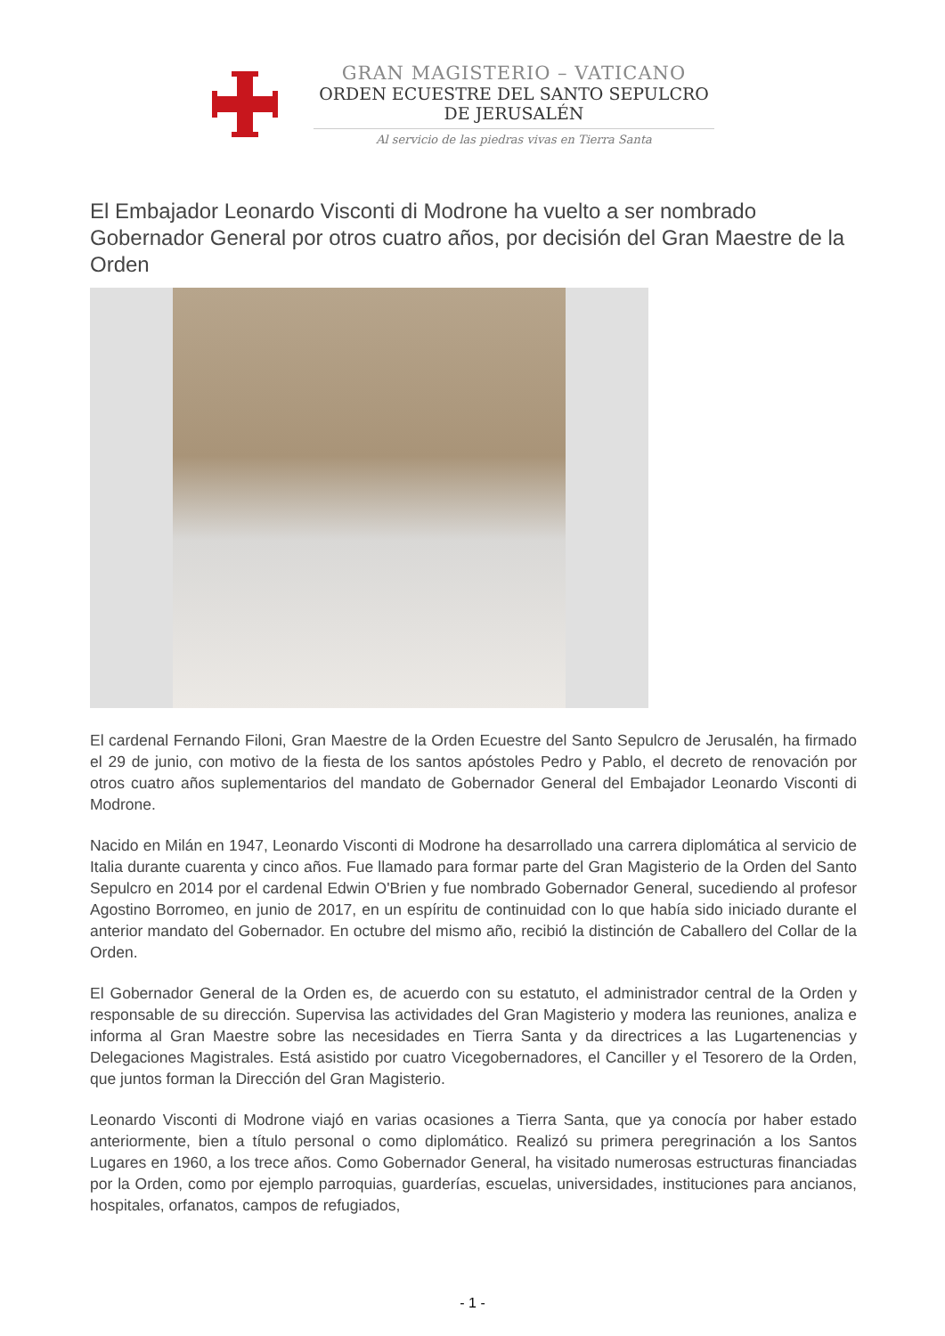GRAN MAGISTERIO – VATICANO
ORDEN ECUESTRE DEL SANTO SEPULCRO
DE JERUSALÉN
Al servicio de las piedras vivas en Tierra Santa
El Embajador Leonardo Visconti di Modrone ha vuelto a ser nombrado Gobernador General por otros cuatro años, por decisión del Gran Maestre de la Orden
El cardenal Fernando Filoni, Gran Maestre de la Orden Ecuestre del Santo Sepulcro de Jerusalén, ha firmado el 29 de junio, con motivo de la fiesta de los santos apóstoles Pedro y Pablo, el decreto de renovación por otros cuatro años suplementarios del mandato de Gobernador General del Embajador Leonardo Visconti di Modrone.
Nacido en Milán en 1947, Leonardo Visconti di Modrone ha desarrollado una carrera diplomática al servicio de Italia durante cuarenta y cinco años. Fue llamado para formar parte del Gran Magisterio de la Orden del Santo Sepulcro en 2014 por el cardenal Edwin O'Brien y fue nombrado Gobernador General, sucediendo al profesor Agostino Borromeo, en junio de 2017, en un espíritu de continuidad con lo que había sido iniciado durante el anterior mandato del Gobernador. En octubre del mismo año, recibió la distinción de Caballero del Collar de la Orden.
El Gobernador General de la Orden es, de acuerdo con su estatuto, el administrador central de la Orden y responsable de su dirección. Supervisa las actividades del Gran Magisterio y modera las reuniones, analiza e informa al Gran Maestre sobre las necesidades en Tierra Santa y da directrices a las Lugartenencias y Delegaciones Magistrales. Está asistido por cuatro Vicegobernadores, el Canciller y el Tesorero de la Orden, que juntos forman la Dirección del Gran Magisterio.
Leonardo Visconti di Modrone viajó en varias ocasiones a Tierra Santa, que ya conocía por haber estado anteriormente, bien a título personal o como diplomático. Realizó su primera peregrinación a los Santos Lugares en 1960, a los trece años. Como Gobernador General, ha visitado numerosas estructuras financiadas por la Orden, como por ejemplo parroquias, guarderías, escuelas, universidades, instituciones para ancianos, hospitales, orfanatos, campos de refugiados,
- 1 -